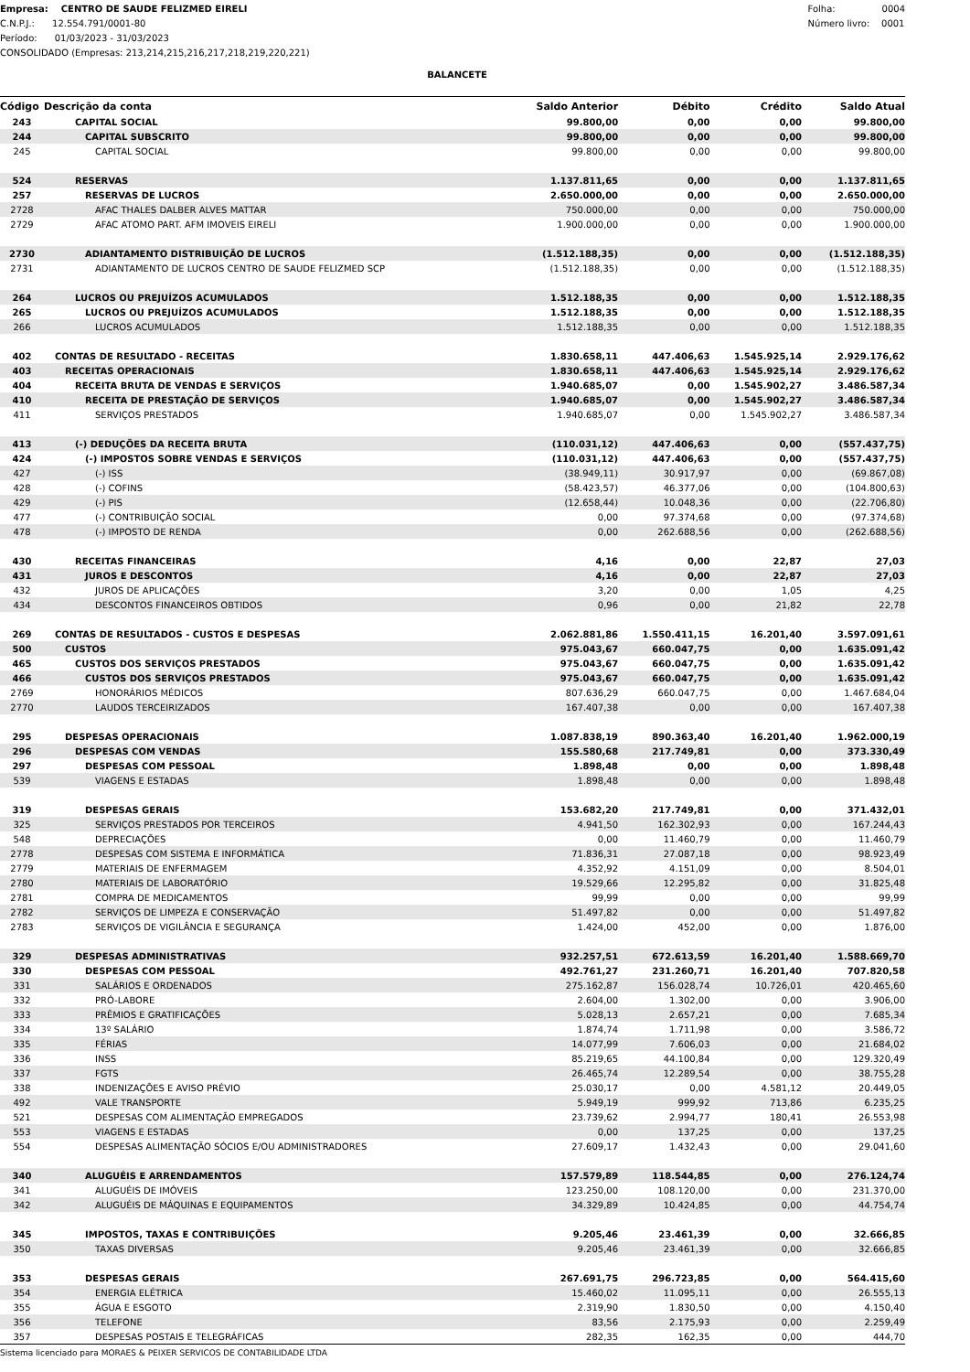Empresa: CENTRO DE SAUDE FELIZMED EIRELI
C.N.P.J.: 12.554.791/0001-80
Período: 01/03/2023 - 31/03/2023
CONSOLIDADO (Empresas: 213,214,215,216,217,218,219,220,221)
Folha: 0004
Número livro: 0001
BALANCETE
| Código | Descrição da conta | Saldo Anterior | Débito | Crédito | Saldo Atual |
| --- | --- | --- | --- | --- | --- |
| 243 | CAPITAL SOCIAL | 99.800,00 | 0,00 | 0,00 | 99.800,00 |
| 244 | CAPITAL SUBSCRITO | 99.800,00 | 0,00 | 0,00 | 99.800,00 |
| 245 | CAPITAL SOCIAL | 99.800,00 | 0,00 | 0,00 | 99.800,00 |
| 524 | RESERVAS | 1.137.811,65 | 0,00 | 0,00 | 1.137.811,65 |
| 257 | RESERVAS DE LUCROS | 2.650.000,00 | 0,00 | 0,00 | 2.650.000,00 |
| 2728 | AFAC THALES DALBER ALVES MATTAR | 750.000,00 | 0,00 | 0,00 | 750.000,00 |
| 2729 | AFAC ATOMO PART. AFM IMOVEIS EIRELI | 1.900.000,00 | 0,00 | 0,00 | 1.900.000,00 |
| 2730 | ADIANTAMENTO DISTRIBUIÇÃO DE LUCROS | (1.512.188,35) | 0,00 | 0,00 | (1.512.188,35) |
| 2731 | ADIANTAMENTO DE LUCROS CENTRO DE SAUDE FELIZMED SCP | (1.512.188,35) | 0,00 | 0,00 | (1.512.188,35) |
| 264 | LUCROS OU PREJUÍZOS ACUMULADOS | 1.512.188,35 | 0,00 | 0,00 | 1.512.188,35 |
| 265 | LUCROS OU PREJUÍZOS ACUMULADOS | 1.512.188,35 | 0,00 | 0,00 | 1.512.188,35 |
| 266 | LUCROS ACUMULADOS | 1.512.188,35 | 0,00 | 0,00 | 1.512.188,35 |
| 402 | CONTAS DE RESULTADO - RECEITAS | 1.830.658,11 | 447.406,63 | 1.545.925,14 | 2.929.176,62 |
| 403 | RECEITAS OPERACIONAIS | 1.830.658,11 | 447.406,63 | 1.545.925,14 | 2.929.176,62 |
| 404 | RECEITA BRUTA DE VENDAS E SERVIÇOS | 1.940.685,07 | 0,00 | 1.545.902,27 | 3.486.587,34 |
| 410 | RECEITA DE PRESTAÇÃO DE SERVIÇOS | 1.940.685,07 | 0,00 | 1.545.902,27 | 3.486.587,34 |
| 411 | SERVIÇOS PRESTADOS | 1.940.685,07 | 0,00 | 1.545.902,27 | 3.486.587,34 |
| 413 | (-) DEDUÇÕES DA RECEITA BRUTA | (110.031,12) | 447.406,63 | 0,00 | (557.437,75) |
| 424 | (-) IMPOSTOS SOBRE VENDAS E SERVIÇOS | (110.031,12) | 447.406,63 | 0,00 | (557.437,75) |
| 427 | (-) ISS | (38.949,11) | 30.917,97 | 0,00 | (69.867,08) |
| 428 | (-) COFINS | (58.423,57) | 46.377,06 | 0,00 | (104.800,63) |
| 429 | (-) PIS | (12.658,44) | 10.048,36 | 0,00 | (22.706,80) |
| 477 | (-) CONTRIBUIÇÃO SOCIAL | 0,00 | 97.374,68 | 0,00 | (97.374,68) |
| 478 | (-) IMPOSTO DE RENDA | 0,00 | 262.688,56 | 0,00 | (262.688,56) |
| 430 | RECEITAS FINANCEIRAS | 4,16 | 0,00 | 22,87 | 27,03 |
| 431 | JUROS E DESCONTOS | 4,16 | 0,00 | 22,87 | 27,03 |
| 432 | JUROS DE APLICAÇÕES | 3,20 | 0,00 | 1,05 | 4,25 |
| 434 | DESCONTOS FINANCEIROS OBTIDOS | 0,96 | 0,00 | 21,82 | 22,78 |
| 269 | CONTAS DE RESULTADOS - CUSTOS E DESPESAS | 2.062.881,86 | 1.550.411,15 | 16.201,40 | 3.597.091,61 |
| 500 | CUSTOS | 975.043,67 | 660.047,75 | 0,00 | 1.635.091,42 |
| 465 | CUSTOS DOS SERVIÇOS PRESTADOS | 975.043,67 | 660.047,75 | 0,00 | 1.635.091,42 |
| 466 | CUSTOS DOS SERVIÇOS PRESTADOS | 975.043,67 | 660.047,75 | 0,00 | 1.635.091,42 |
| 2769 | HONORÁRIOS MÉDICOS | 807.636,29 | 660.047,75 | 0,00 | 1.467.684,04 |
| 2770 | LAUDOS TERCEIRIZADOS | 167.407,38 | 0,00 | 0,00 | 167.407,38 |
| 295 | DESPESAS OPERACIONAIS | 1.087.838,19 | 890.363,40 | 16.201,40 | 1.962.000,19 |
| 296 | DESPESAS COM VENDAS | 155.580,68 | 217.749,81 | 0,00 | 373.330,49 |
| 297 | DESPESAS COM PESSOAL | 1.898,48 | 0,00 | 0,00 | 1.898,48 |
| 539 | VIAGENS E ESTADAS | 1.898,48 | 0,00 | 0,00 | 1.898,48 |
| 319 | DESPESAS GERAIS | 153.682,20 | 217.749,81 | 0,00 | 371.432,01 |
| 325 | SERVIÇOS PRESTADOS POR TERCEIROS | 4.941,50 | 162.302,93 | 0,00 | 167.244,43 |
| 548 | DEPRECIAÇÕES | 0,00 | 11.460,79 | 0,00 | 11.460,79 |
| 2778 | DESPESAS COM SISTEMA E INFORMÁTICA | 71.836,31 | 27.087,18 | 0,00 | 98.923,49 |
| 2779 | MATERIAIS DE ENFERMAGEM | 4.352,92 | 4.151,09 | 0,00 | 8.504,01 |
| 2780 | MATERIAIS DE LABORATÓRIO | 19.529,66 | 12.295,82 | 0,00 | 31.825,48 |
| 2781 | COMPRA DE MEDICAMENTOS | 99,99 | 0,00 | 0,00 | 99,99 |
| 2782 | SERVIÇOS DE LIMPEZA E CONSERVAÇÃO | 51.497,82 | 0,00 | 0,00 | 51.497,82 |
| 2783 | SERVIÇOS DE VIGILÂNCIA E SEGURANÇA | 1.424,00 | 452,00 | 0,00 | 1.876,00 |
| 329 | DESPESAS ADMINISTRATIVAS | 932.257,51 | 672.613,59 | 16.201,40 | 1.588.669,70 |
| 330 | DESPESAS COM PESSOAL | 492.761,27 | 231.260,71 | 16.201,40 | 707.820,58 |
| 331 | SALÁRIOS E ORDENADOS | 275.162,87 | 156.028,74 | 10.726,01 | 420.465,60 |
| 332 | PRÓ-LABORE | 2.604,00 | 1.302,00 | 0,00 | 3.906,00 |
| 333 | PRÊMIOS E GRATIFICAÇÕES | 5.028,13 | 2.657,21 | 0,00 | 7.685,34 |
| 334 | 13º SALÁRIO | 1.874,74 | 1.711,98 | 0,00 | 3.586,72 |
| 335 | FÉRIAS | 14.077,99 | 7.606,03 | 0,00 | 21.684,02 |
| 336 | INSS | 85.219,65 | 44.100,84 | 0,00 | 129.320,49 |
| 337 | FGTS | 26.465,74 | 12.289,54 | 0,00 | 38.755,28 |
| 338 | INDENIZAÇÕES E AVISO PRÉVIO | 25.030,17 | 0,00 | 4.581,12 | 20.449,05 |
| 492 | VALE TRANSPORTE | 5.949,19 | 999,92 | 713,86 | 6.235,25 |
| 521 | DESPESAS COM ALIMENTAÇÃO EMPREGADOS | 23.739,62 | 2.994,77 | 180,41 | 26.553,98 |
| 553 | VIAGENS E ESTADAS | 0,00 | 137,25 | 0,00 | 137,25 |
| 554 | DESPESAS ALIMENTAÇÃO SÓCIOS E/OU ADMINISTRADORES | 27.609,17 | 1.432,43 | 0,00 | 29.041,60 |
| 340 | ALUGUÉIS E ARRENDAMENTOS | 157.579,89 | 118.544,85 | 0,00 | 276.124,74 |
| 341 | ALUGUÉIS DE IMÓVEIS | 123.250,00 | 108.120,00 | 0,00 | 231.370,00 |
| 342 | ALUGUÉIS DE MÁQUINAS E EQUIPAMENTOS | 34.329,89 | 10.424,85 | 0,00 | 44.754,74 |
| 345 | IMPOSTOS, TAXAS E CONTRIBUIÇÕES | 9.205,46 | 23.461,39 | 0,00 | 32.666,85 |
| 350 | TAXAS DIVERSAS | 9.205,46 | 23.461,39 | 0,00 | 32.666,85 |
| 353 | DESPESAS GERAIS | 267.691,75 | 296.723,85 | 0,00 | 564.415,60 |
| 354 | ENERGIA ELÉTRICA | 15.460,02 | 11.095,11 | 0,00 | 26.555,13 |
| 355 | ÁGUA E ESGOTO | 2.319,90 | 1.830,50 | 0,00 | 4.150,40 |
| 356 | TELEFONE | 83,56 | 2.175,93 | 0,00 | 2.259,49 |
| 357 | DESPESAS POSTAIS E TELEGRÁFICAS | 282,35 | 162,35 | 0,00 | 444,70 |
Sistema licenciado para MORAES & PEIXER SERVICOS DE CONTABILIDADE LTDA